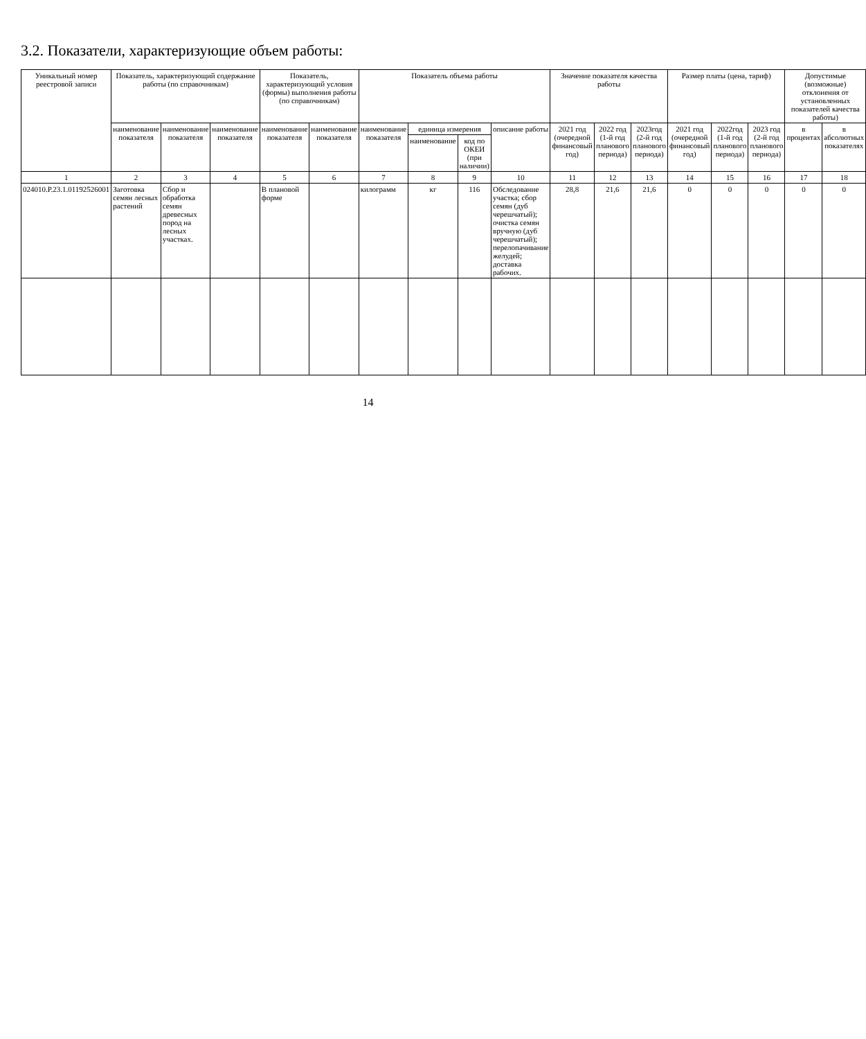3.2. Показатели, характеризующие объем работы:
| Уникальный номер реестровой записи | Показатель, характеризующий содержание работы (по справочникам) | | | Показатель, характеризующий условия (формы) выполнения работы (по справочникам) | | Показатель объема работы | | | | Значение показателя качества работы | | | Размер платы (цена, тариф) | | | Допустимые (возможные) отклонения от установленных показателей качества работы) | |
| --- | --- | --- | --- | --- | --- | --- | --- | --- | --- | --- | --- | --- | --- | --- | --- | --- | --- |
| | наименование показателя | наименование показателя | наименование показателя | наименование показателя | наименование показателя | наименование показателя | единица измерения | | описание работы | 2021 год (очередной финансовый год) | 2022 год (1-й год планового периода) | 2023год (2-й год планового периода) | 2021 год (очередной финансовый год) | 2022год (1-й год планового периода) | 2023 год (2-й год планового периода) | в процентах | в абсолютных показателях |
| | | | | | | | наименование | код по ОКЕИ (при наличии) | | | | | | | | | |
| 1 | 2 | 3 | 4 | 5 | 6 | 7 | 8 | 9 | 10 | 11 | 12 | 13 | 14 | 15 | 16 | 17 | 18 |
| 024010.Р.23.1.01192526001 | Заготовка семян лесных растений | Сбор и обработка семян древесных пород на лесных участках. | | В плановой форме | | килограмм | кг | 116 | Обследование участка; сбор семян (дуб черешчатый); очистка семян вручную (дуб черешчатый); перелопачивание желудей; доставка рабочих. | 28,8 | 21,6 | 21,6 | 0 | 0 | 0 | 0 | 0 |
14